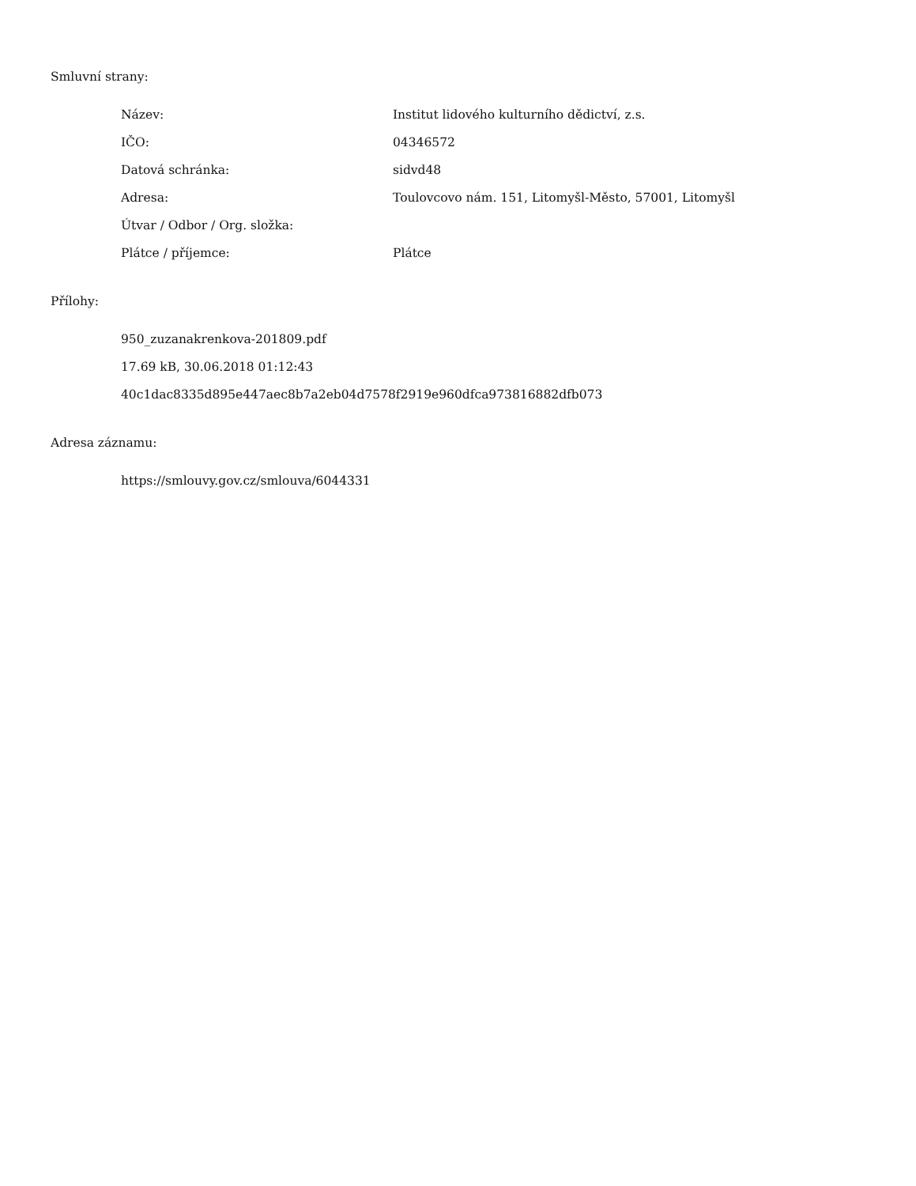Smluvní strany:
| Název: | Institut lidového kulturního dědictví, z.s. |
| IČO: | 04346572 |
| Datová schránka: | sidvd48 |
| Adresa: | Toulovcovo nám. 151, Litomyšl-Město, 57001, Litomyšl |
| Útvar / Odbor / Org. složka: | |
| Plátce / příjemce: | Plátce |
Přílohy:
950_zuzanakrenkova-201809.pdf
17.69 kB, 30.06.2018 01:12:43
40c1dac8335d895e447aec8b7a2eb04d7578f2919e960dfca973816882dfb073
Adresa záznamu:
https://smlouvy.gov.cz/smlouva/6044331